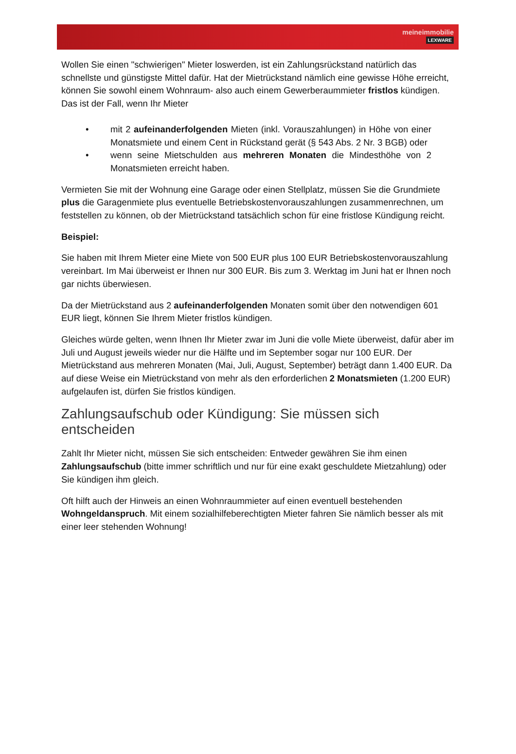meineimmobilie
LEXWARE
Wollen Sie einen "schwierigen" Mieter loswerden, ist ein Zahlungsrückstand natürlich das schnellste und günstigste Mittel dafür. Hat der Mietrückstand nämlich eine gewisse Höhe erreicht, können Sie sowohl einem Wohnraum- also auch einem Gewerberaummieter fristlos kündigen. Das ist der Fall, wenn Ihr Mieter
• mit 2 aufeinanderfolgenden Mieten (inkl. Vorauszahlungen) in Höhe von einer Monatsmiete und einem Cent in Rückstand gerät (§ 543 Abs. 2 Nr. 3 BGB) oder
• wenn seine Mietschulden aus mehreren Monaten die Mindesthöhe von 2 Monatsmieten erreicht haben.
Vermieten Sie mit der Wohnung eine Garage oder einen Stellplatz, müssen Sie die Grundmiete plus die Garagenmiete plus eventuelle Betriebskostenvorauszahlungen zusammenrechnen, um feststellen zu können, ob der Mietrückstand tatsächlich schon für eine fristlose Kündigung reicht.
Beispiel:
Sie haben mit Ihrem Mieter eine Miete von 500 EUR plus 100 EUR Betriebskostenvorauszahlung vereinbart. Im Mai überweist er Ihnen nur 300 EUR. Bis zum 3. Werktag im Juni hat er Ihnen noch gar nichts überwiesen.
Da der Mietrückstand aus 2 aufeinanderfolgenden Monaten somit über den notwendigen 601 EUR liegt, können Sie Ihrem Mieter fristlos kündigen.
Gleiches würde gelten, wenn Ihnen Ihr Mieter zwar im Juni die volle Miete überweist, dafür aber im Juli und August jeweils wieder nur die Hälfte und im September sogar nur 100 EUR. Der Mietrückstand aus mehreren Monaten (Mai, Juli, August, September) beträgt dann 1.400 EUR. Da auf diese Weise ein Mietrückstand von mehr als den erforderlichen 2 Monatsmieten (1.200 EUR) aufgelaufen ist, dürfen Sie fristlos kündigen.
Zahlungsaufschub oder Kündigung: Sie müssen sich entscheiden
Zahlt Ihr Mieter nicht, müssen Sie sich entscheiden: Entweder gewähren Sie ihm einen Zahlungsaufschub (bitte immer schriftlich und nur für eine exakt geschuldete Mietzahlung) oder Sie kündigen ihm gleich.
Oft hilft auch der Hinweis an einen Wohnraummieter auf einen eventuell bestehenden Wohngeldanspruch. Mit einem sozialhilfeberechtigten Mieter fahren Sie nämlich besser als mit einer leer stehenden Wohnung!